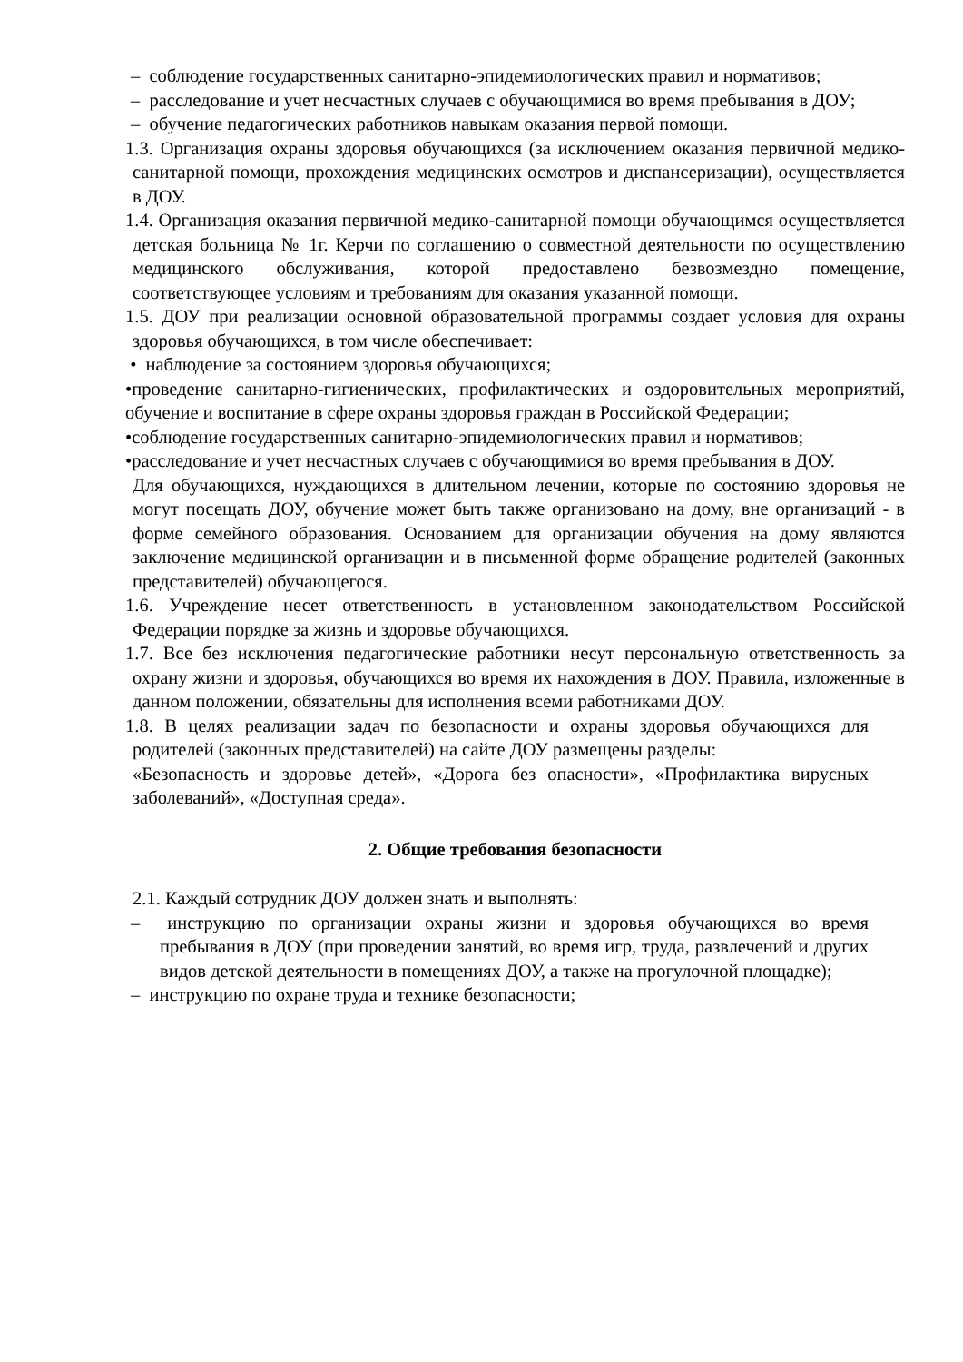– соблюдение государственных санитарно-эпидемиологических правил и нормативов;
– расследование и учет несчастных случаев с обучающимися во время пребывания в ДОУ;
– обучение педагогических работников навыкам оказания первой помощи.
1.3. Организация охраны здоровья обучающихся (за исключением оказания первичной медико-санитарной помощи, прохождения медицинских осмотров и диспансеризации), осуществляется в ДОУ.
1.4. Организация оказания первичной медико-санитарной помощи обучающимся осуществляется детская больница № 1г. Керчи по соглашению о совместной деятельности по осуществлению медицинского обслуживания, которой предоставлено безвозмездно помещение, соответствующее условиям и требованиям для оказания указанной помощи.
1.5. ДОУ при реализации основной образовательной программы создает условия для охраны здоровья обучающихся, в том числе обеспечивает:
• наблюдение за состоянием здоровья обучающихся;
•проведение санитарно-гигиенических, профилактических и оздоровительных мероприятий, обучение и воспитание в сфере охраны здоровья граждан в Российской Федерации;
•соблюдение государственных санитарно-эпидемиологических правил и нормативов;
•расследование и учет несчастных случаев с обучающимися во время пребывания в ДОУ.
Для обучающихся, нуждающихся в длительном лечении, которые по состоянию здоровья не могут посещать ДОУ, обучение может быть также организовано на дому, вне организаций - в форме семейного образования. Основанием для организации обучения на дому являются заключение медицинской организации и в письменной форме обращение родителей (законных представителей) обучающегося.
1.6. Учреждение несет ответственность в установленном законодательством Российской Федерации порядке за жизнь и здоровье обучающихся.
1.7. Все без исключения педагогические работники несут персональную ответственность за охрану жизни и здоровья, обучающихся во время их нахождения в ДОУ. Правила, изложенные в данном положении, обязательны для исполнения всеми работниками ДОУ.
1.8. В целях реализации задач по безопасности и охраны здоровья обучающихся для родителей (законных представителей) на сайте ДОУ размещены разделы:
«Безопасность и здоровье детей», «Дорога без опасности», «Профилактика вирусных заболеваний», «Доступная среда».
2. Общие требования безопасности
2.1. Каждый сотрудник ДОУ должен знать и выполнять:
– инструкцию по организации охраны жизни и здоровья обучающихся во время пребывания в ДОУ (при проведении занятий, во время игр, труда, развлечений и других видов детской деятельности в помещениях ДОУ, а также на прогулочной площадке);
– инструкцию по охране труда и технике безопасности;